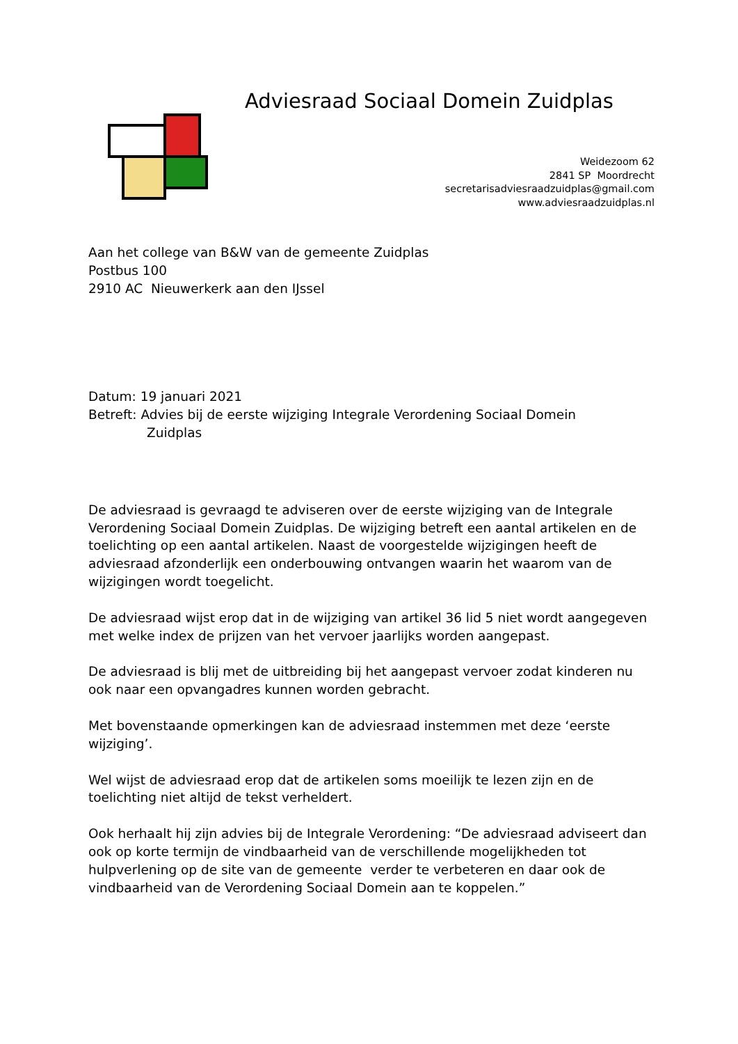Adviesraad Sociaal Domein Zuidplas
Weidezoom 62
2841 SP Moordrecht
secretarisadviesraadzuidplas@gmail.com
www.adviesraadzuidplas.nl
Aan het college van B&W van de gemeente Zuidplas
Postbus 100
2910 AC Nieuwerkerk aan den IJssel
Datum: 19 januari 2021
Betreft: Advies bij de eerste wijziging Integrale Verordening Sociaal Domein
Zuidplas
De adviesraad is gevraagd te adviseren over de eerste wijziging van de Integrale Verordening Sociaal Domein Zuidplas. De wijziging betreft een aantal artikelen en de toelichting op een aantal artikelen. Naast de voorgestelde wijzigingen heeft de adviesraad afzonderlijk een onderbouwing ontvangen waarin het waarom van de wijzigingen wordt toegelicht.
De adviesraad wijst erop dat in de wijziging van artikel 36 lid 5 niet wordt aangegeven met welke index de prijzen van het vervoer jaarlijks worden aangepast.
De adviesraad is blij met de uitbreiding bij het aangepast vervoer zodat kinderen nu ook naar een opvangadres kunnen worden gebracht.
Met bovenstaande opmerkingen kan de adviesraad instemmen met deze ‘eerste wijziging’.
Wel wijst de adviesraad erop dat de artikelen soms moeilijk te lezen zijn en de toelichting niet altijd de tekst verheldert.
Ook herhaalt hij zijn advies bij de Integrale Verordening: “De adviesraad adviseert dan ook op korte termijn de vindbaarheid van de verschillende mogelijkheden tot hulpverlening op de site van de gemeente verder te verbeteren en daar ook de vindbaarheid van de Verordening Sociaal Domein aan te koppelen.”